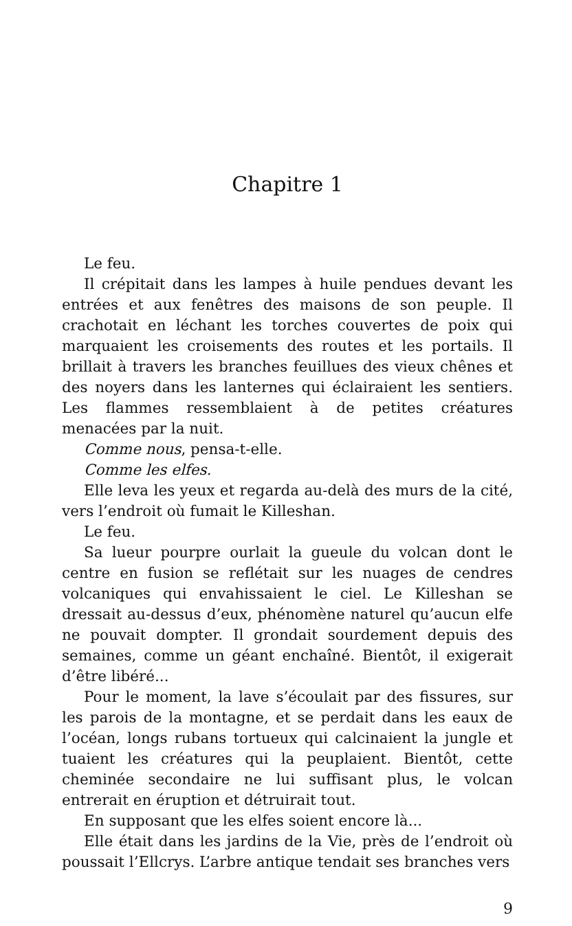Chapitre 1
Le feu.
Il crépitait dans les lampes à huile pendues devant les entrées et aux fenêtres des maisons de son peuple. Il crachotait en léchant les torches couvertes de poix qui marquaient les croisements des routes et les portails. Il brillait à travers les branches feuillues des vieux chênes et des noyers dans les lanternes qui éclairaient les sentiers. Les flammes ressemblaient à de petites créatures menacées par la nuit.
Comme nous, pensa-t-elle.
Comme les elfes.
Elle leva les yeux et regarda au-delà des murs de la cité, vers l’endroit où fumait le Killeshan.
Le feu.
Sa lueur pourpre ourlait la gueule du volcan dont le centre en fusion se reflétait sur les nuages de cendres volcaniques qui envahissaient le ciel. Le Killeshan se dressait au-dessus d’eux, phénomène naturel qu’aucun elfe ne pouvait dompter. Il grondait sourdement depuis des semaines, comme un géant enchaîné. Bientôt, il exigerait d’être libéré...
Pour le moment, la lave s’écoulait par des fissures, sur les parois de la montagne, et se perdait dans les eaux de l’océan, longs rubans tortueux qui calcinaient la jungle et tuaient les créatures qui la peuplaient. Bientôt, cette cheminée secondaire ne lui suffisant plus, le volcan entrerait en éruption et détruirait tout.
En supposant que les elfes soient encore là...
Elle était dans les jardins de la Vie, près de l’endroit où poussait l’Ellcrys. L’arbre antique tendait ses branches vers
9